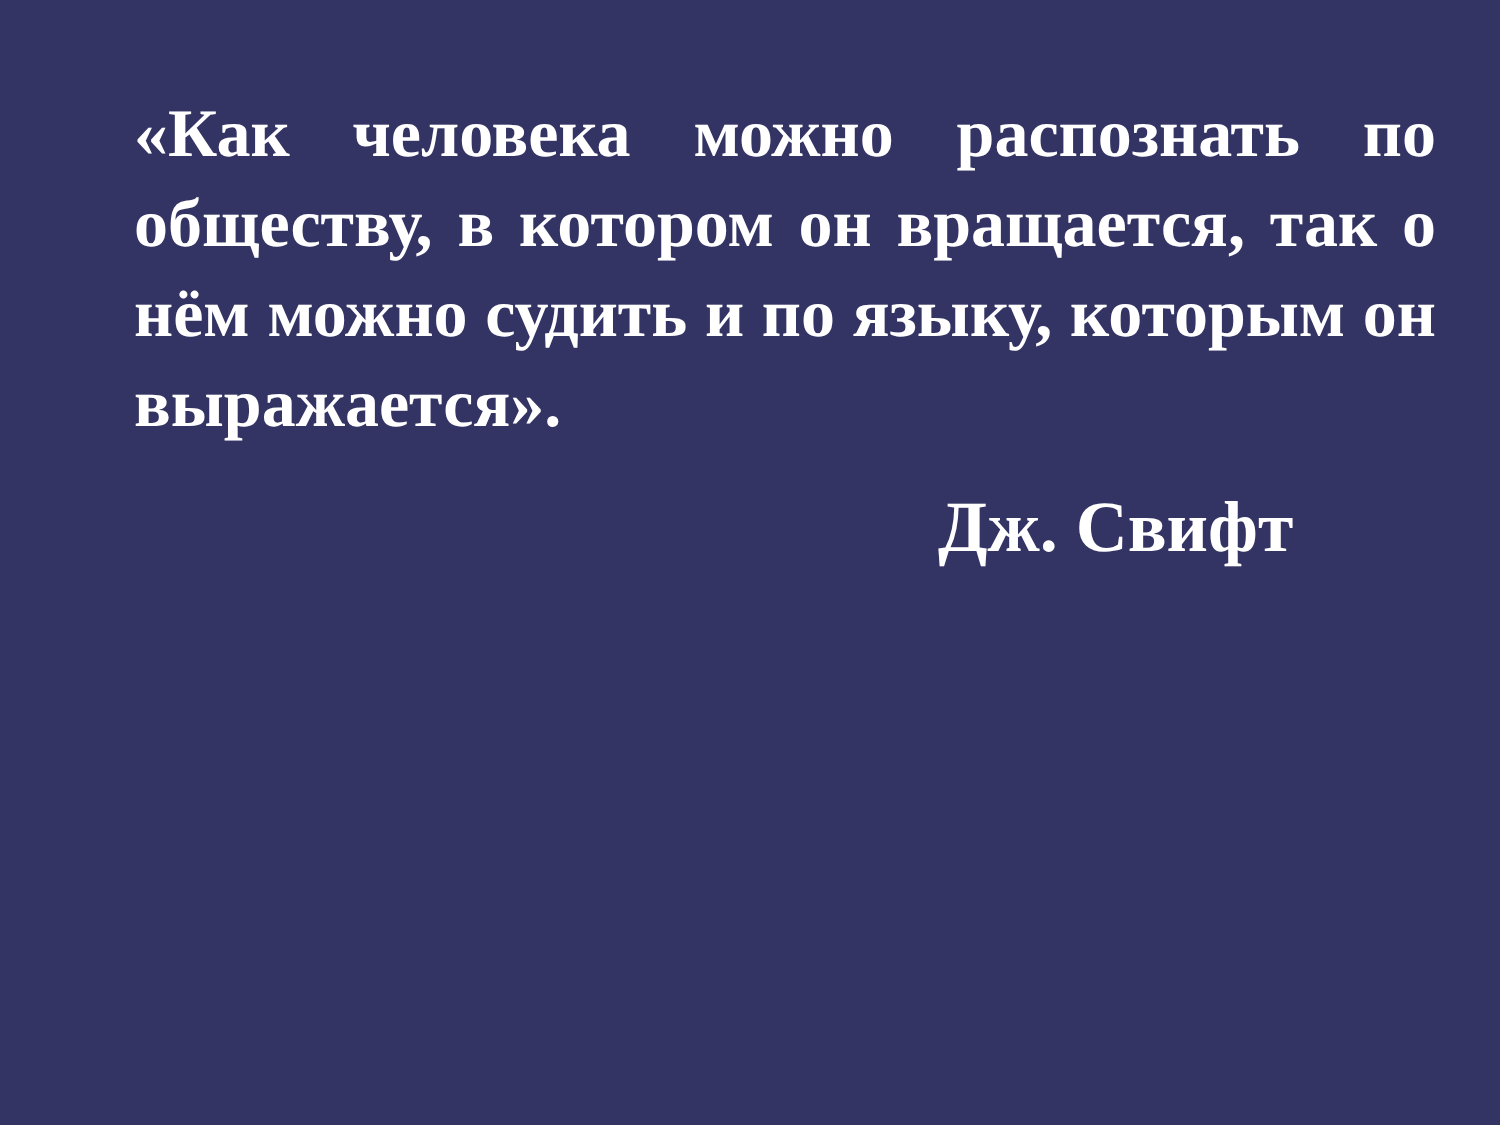«Как человека можно распознать по обществу, в котором он вращается, так о нём можно судить и по языку, которым он выражается».
Дж. Свифт